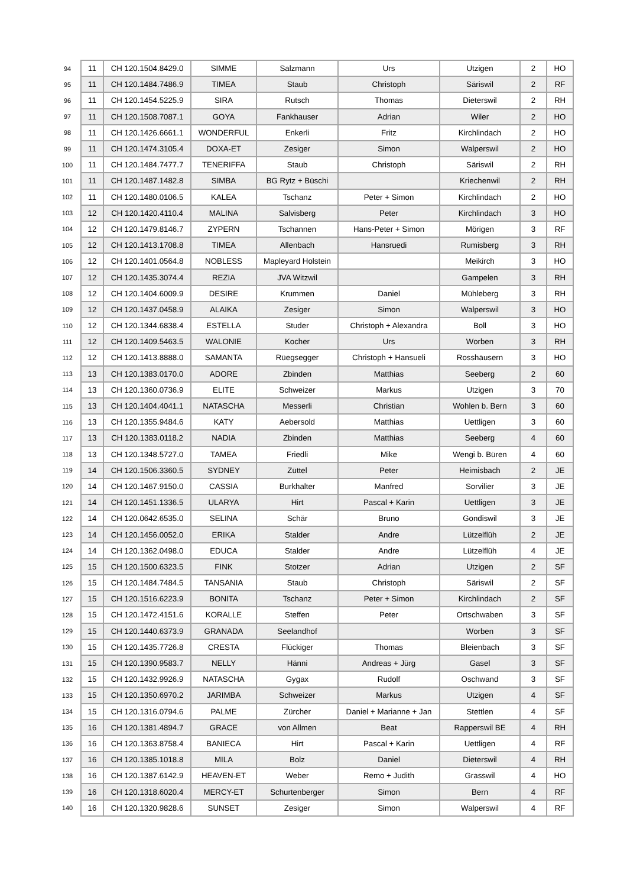| 94 | 11 | CH 120.1504.8429.0 | SIMME | Salzmann | Urs | Utzigen | 2 | HO |
| 95 | 11 | CH 120.1484.7486.9 | TIMEA | Staub | Christoph | Säriswil | 2 | RF |
| 96 | 11 | CH 120.1454.5225.9 | SIRA | Rutsch | Thomas | Dieterswil | 2 | RH |
| 97 | 11 | CH 120.1508.7087.1 | GOYA | Fankhauser | Adrian | Wiler | 2 | HO |
| 98 | 11 | CH 120.1426.6661.1 | WONDERFUL | Enkerli | Fritz | Kirchlindach | 2 | HO |
| 99 | 11 | CH 120.1474.3105.4 | DOXA-ET | Zesiger | Simon | Walperswil | 2 | HO |
| 100 | 11 | CH 120.1484.7477.7 | TENERIFFA | Staub | Christoph | Säriswil | 2 | RH |
| 101 | 11 | CH 120.1487.1482.8 | SIMBA | BG Rytz + Büschi | | Kriechenwil | 2 | RH |
| 102 | 11 | CH 120.1480.0106.5 | KALEA | Tschanz | Peter + Simon | Kirchlindach | 2 | HO |
| 103 | 12 | CH 120.1420.4110.4 | MALINA | Salvisberg | Peter | Kirchlindach | 3 | HO |
| 104 | 12 | CH 120.1479.8146.7 | ZYPERN | Tschannen | Hans-Peter + Simon | Mörigen | 3 | RF |
| 105 | 12 | CH 120.1413.1708.8 | TIMEA | Allenbach | Hansruedi | Rumisberg | 3 | RH |
| 106 | 12 | CH 120.1401.0564.8 | NOBLESS | Mapleyard Holstein | | Meikirch | 3 | HO |
| 107 | 12 | CH 120.1435.3074.4 | REZIA | JVA Witzwil | | Gampelen | 3 | RH |
| 108 | 12 | CH 120.1404.6009.9 | DESIRE | Krummen | Daniel | Mühleberg | 3 | RH |
| 109 | 12 | CH 120.1437.0458.9 | ALAIKA | Zesiger | Simon | Walperswil | 3 | HO |
| 110 | 12 | CH 120.1344.6838.4 | ESTELLA | Studer | Christoph + Alexandra | Boll | 3 | HO |
| 111 | 12 | CH 120.1409.5463.5 | WALONIE | Kocher | Urs | Worben | 3 | RH |
| 112 | 12 | CH 120.1413.8888.0 | SAMANTA | Rüegsegger | Christoph + Hansueli | Rosshäusern | 3 | HO |
| 113 | 13 | CH 120.1383.0170.0 | ADORE | Zbinden | Matthias | Seeberg | 2 | 60 |
| 114 | 13 | CH 120.1360.0736.9 | ELITE | Schweizer | Markus | Utzigen | 3 | 70 |
| 115 | 13 | CH 120.1404.4041.1 | NATASCHA | Messerli | Christian | Wohlen b. Bern | 3 | 60 |
| 116 | 13 | CH 120.1355.9484.6 | KATY | Aebersold | Matthias | Uettligen | 3 | 60 |
| 117 | 13 | CH 120.1383.0118.2 | NADIA | Zbinden | Matthias | Seeberg | 4 | 60 |
| 118 | 13 | CH 120.1348.5727.0 | TAMEA | Friedli | Mike | Wengi b. Büren | 4 | 60 |
| 119 | 14 | CH 120.1506.3360.5 | SYDNEY | Züttel | Peter | Heimisbach | 2 | JE |
| 120 | 14 | CH 120.1467.9150.0 | CASSIA | Burkhalter | Manfred | Sorvilier | 3 | JE |
| 121 | 14 | CH 120.1451.1336.5 | ULARYA | Hirt | Pascal + Karin | Uettligen | 3 | JE |
| 122 | 14 | CH 120.0642.6535.0 | SELINA | Schär | Bruno | Gondiswil | 3 | JE |
| 123 | 14 | CH 120.1456.0052.0 | ERIKA | Stalder | Andre | Lützelflüh | 2 | JE |
| 124 | 14 | CH 120.1362.0498.0 | EDUCA | Stalder | Andre | Lützelflüh | 4 | JE |
| 125 | 15 | CH 120.1500.6323.5 | FINK | Stotzer | Adrian | Utzigen | 2 | SF |
| 126 | 15 | CH 120.1484.7484.5 | TANSANIA | Staub | Christoph | Säriswil | 2 | SF |
| 127 | 15 | CH 120.1516.6223.9 | BONITA | Tschanz | Peter + Simon | Kirchlindach | 2 | SF |
| 128 | 15 | CH 120.1472.4151.6 | KORALLE | Steffen | Peter | Ortschwaben | 3 | SF |
| 129 | 15 | CH 120.1440.6373.9 | GRANADA | Seelandhof | | Worben | 3 | SF |
| 130 | 15 | CH 120.1435.7726.8 | CRESTA | Flückiger | Thomas | Bleienbach | 3 | SF |
| 131 | 15 | CH 120.1390.9583.7 | NELLY | Hänni | Andreas + Jürg | Gasel | 3 | SF |
| 132 | 15 | CH 120.1432.9926.9 | NATASCHA | Gygax | Rudolf | Oschwand | 3 | SF |
| 133 | 15 | CH 120.1350.6970.2 | JARIMBA | Schweizer | Markus | Utzigen | 4 | SF |
| 134 | 15 | CH 120.1316.0794.6 | PALME | Zürcher | Daniel + Marianne + Jan | Stettlen | 4 | SF |
| 135 | 16 | CH 120.1381.4894.7 | GRACE | von Allmen | Beat | Rapperswil BE | 4 | RH |
| 136 | 16 | CH 120.1363.8758.4 | BANIECA | Hirt | Pascal + Karin | Uettligen | 4 | RF |
| 137 | 16 | CH 120.1385.1018.8 | MILA | Bolz | Daniel | Dieterswil | 4 | RH |
| 138 | 16 | CH 120.1387.6142.9 | HEAVEN-ET | Weber | Remo + Judith | Grasswil | 4 | HO |
| 139 | 16 | CH 120.1318.6020.4 | MERCY-ET | Schurtenberger | Simon | Bern | 4 | RF |
| 140 | 16 | CH 120.1320.9828.6 | SUNSET | Zesiger | Simon | Walperswil | 4 | RF |